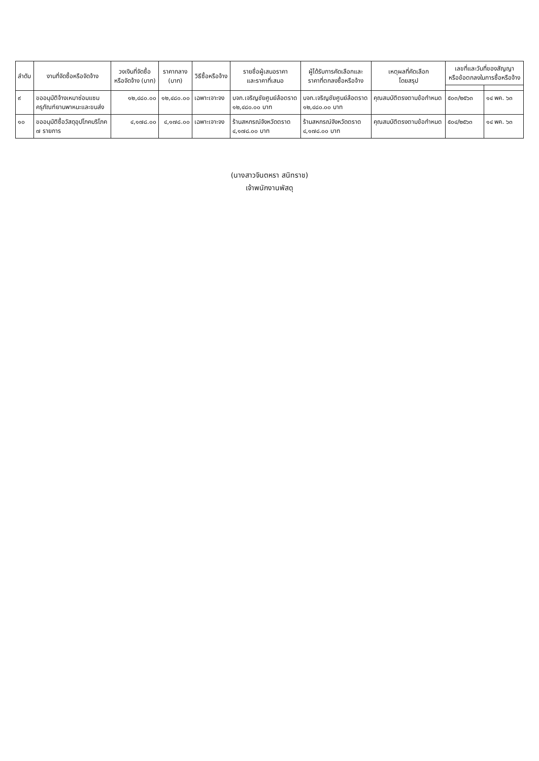| ลำดับ | งานที่จัดซื้อหรือจัดจ้าง | วงเงินที่จัดซื้อ หรือจัดจ้าง (บาท) | ราคากลาง (บาท) | วิธีซื้อหรือจ้าง | รายชื่อผู้เสนอราคา และราคาที่เสนอ | ผู้ได้รับการคัดเลือกและ ราคาที่ตกลงซื้อหรือจ้าง | เหตุผลที่คัดเลือก โดยสรุป | เลขที่และวันที่ของสัญญา หรือข้อตกลงในการซื้อหรือจ้าง | |
| --- | --- | --- | --- | --- | --- | --- | --- | --- | --- |
| ๙ | ขออนุมัติจ้างเหมาซ่อมแซม ครุภัณฑ์ยานพาหนะและขนส่ง | ๑๒,๔๘๐.๐๐ | ๑๒,๔๘๐.๐๐ | เฉพาะเจาะจง | บจก.เจริญชัยศูนย์ล้อตราด ๑๒,๔๘๐.๐๐ บาท | บจก.เจริญชัยศูนย์ล้อตราด ๑๒,๔๘๐.๐๐ บาท | คุณสมบัติตรงตามข้อกำหนด | ๕๐๓/๒๕๖๓ | ๑๔ พค. ๖๓ |
| ๑๐ | ขออนุมัติซื้อวัสดุอุปโภคบริโภค ๗ รายการ | ๔,๑๗๘.๐๐ | ๔,๑๗๘.๐๐ | เฉพาะเจาะจง | ร้านสหกรณ์จังหวัดตราด ๔,๑๗๘.๐๐ บาท | ร้านสหกรณ์จังหวัดตราด ๔,๑๗๘.๐๐ บาท | คุณสมบัติตรงตามข้อกำหนด | ๕๐๔/๒๕๖๓ | ๑๔ พค. ๖๓ |
(นางสาวจินตหรา สนิทราช)
เจ้าพนักงานพัสดุ